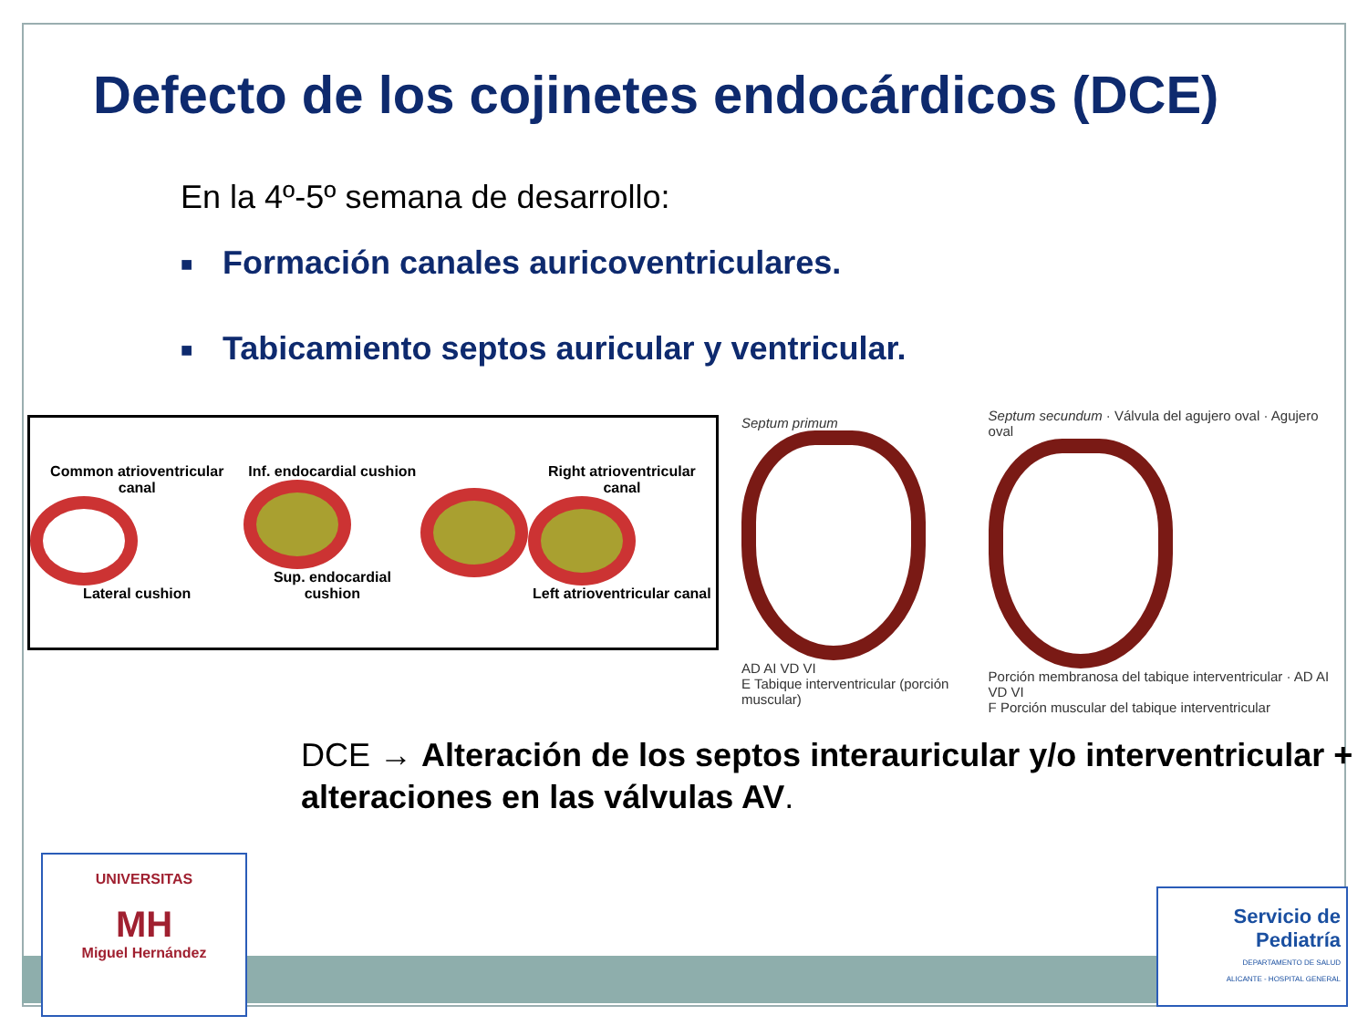Defecto de los cojinetes endocárdicos (DCE)
En la 4º-5º semana de desarrollo:
■ Formación canales auricoventriculares.
■ Tabicamiento septos auricular y ventricular.
Common atrioventricular canal
Lateral cushion
Inf. endocardial cushion
Sup. endocardial cushion
Right atrioventricular canal
Left atrioventricular canal
Septum primum
AD AI VD VI
E Tabique interventricular (porción muscular)
Septum secundum · Válvula del agujero oval · Agujero oval
Porción membranosa del tabique interventricular · AD AI VD VI
F Porción muscular del tabique interventricular
DCE → Alteración de los septos interauricular y/o interventricular + alteraciones en las válvulas AV.
UNIVERSITAS
MH
Miguel Hernández
Servicio de
Pediatría
DEPARTAMENTO DE SALUD
ALICANTE - HOSPITAL GENERAL